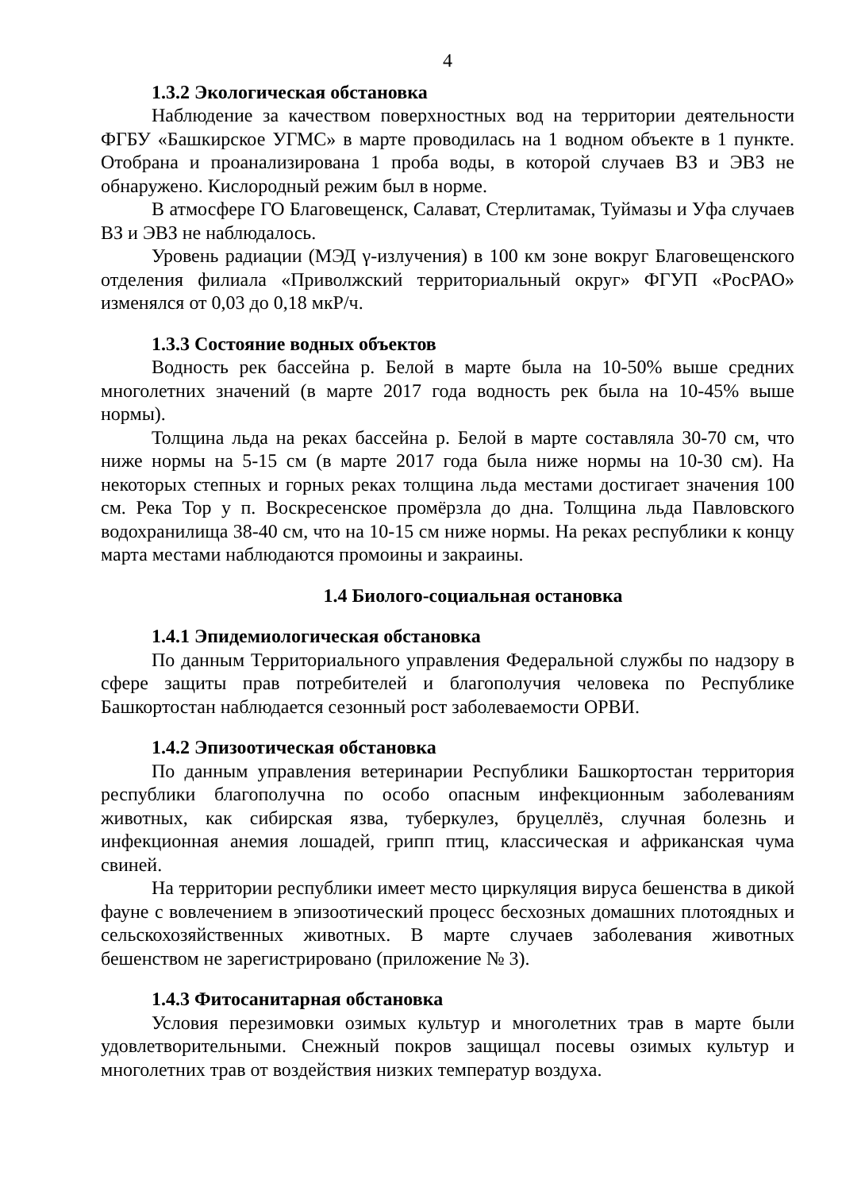4
1.3.2 Экологическая обстановка
Наблюдение за качеством поверхностных вод на территории деятельности ФГБУ «Башкирское УГМС» в марте проводилась на 1 водном объекте в 1 пункте. Отобрана и проанализирована 1 проба воды, в которой случаев ВЗ и ЭВЗ не обнаружено. Кислородный режим был в норме.
В атмосфере ГО Благовещенск, Салават, Стерлитамак, Туймазы и Уфа случаев ВЗ и ЭВЗ не наблюдалось.
Уровень радиации (МЭД γ-излучения) в 100 км зоне вокруг Благовещенского отделения филиала «Приволжский территориальный округ» ФГУП «РосРАО» изменялся от 0,03 до 0,18 мкР/ч.
1.3.3 Состояние водных объектов
Водность рек бассейна р. Белой в марте была на 10-50% выше средних многолетних значений (в марте 2017 года водность рек была на 10-45% выше нормы).
Толщина льда на реках бассейна р. Белой в марте составляла 30-70 см, что ниже нормы на 5-15 см (в марте 2017 года была ниже нормы на 10-30 см). На некоторых степных и горных реках толщина льда местами достигает значения 100 см. Река Тор у п. Воскресенское промёрзла до дна. Толщина льда Павловского водохранилища 38-40 см, что на 10-15 см ниже нормы. На реках республики к концу марта местами наблюдаются промоины и закраины.
1.4 Биолого-социальная остановка
1.4.1 Эпидемиологическая обстановка
По данным Территориального управления Федеральной службы по надзору в сфере защиты прав потребителей и благополучия человека по Республике Башкортостан наблюдается сезонный рост заболеваемости ОРВИ.
1.4.2 Эпизоотическая обстановка
По данным управления ветеринарии Республики Башкортостан территория республики благополучна по особо опасным инфекционным заболеваниям животных, как сибирская язва, туберкулез, бруцеллёз, случная болезнь и инфекционная анемия лошадей, грипп птиц, классическая и африканская чума свиней.
На территории республики имеет место циркуляция вируса бешенства в дикой фауне с вовлечением в эпизоотический процесс бесхозных домашних плотоядных и сельскохозяйственных животных. В марте случаев заболевания животных бешенством не зарегистрировано (приложение № 3).
1.4.3 Фитосанитарная обстановка
Условия перезимовки озимых культур и многолетних трав в марте были удовлетворительными. Снежный покров защищал посевы озимых культур и многолетних трав от воздействия низких температур воздуха.